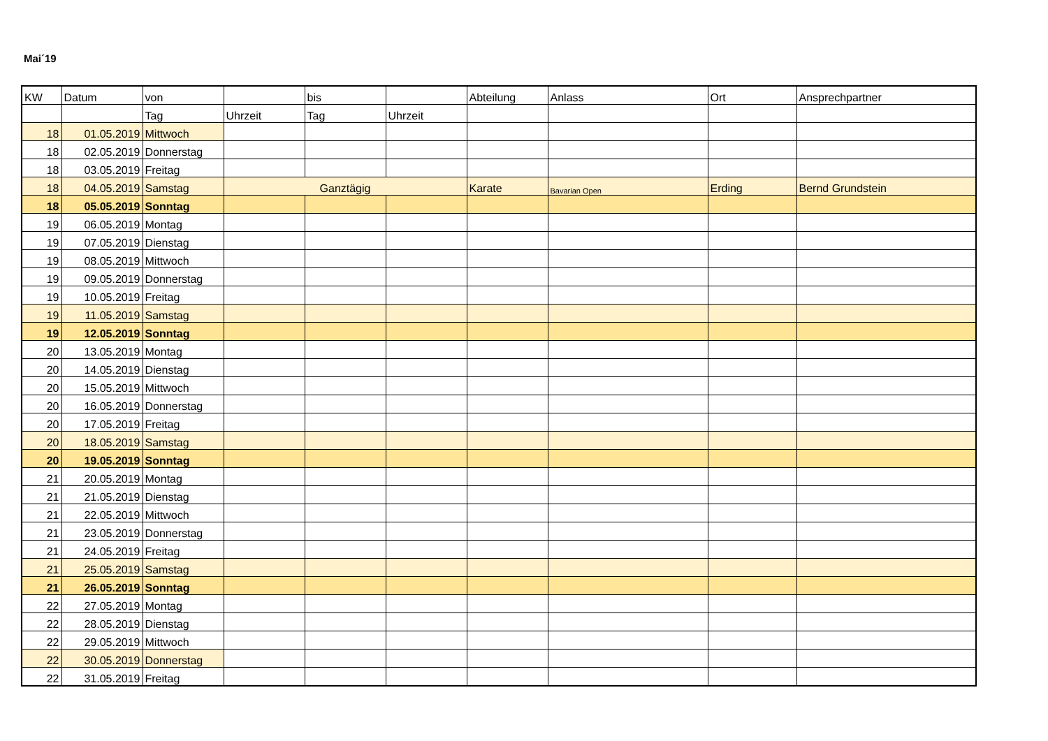Mai´19
| KW | Datum | von | | bis | | Abteilung | Anlass | Ort | Ansprechpartner |
| | | Tag | Uhrzeit | Tag | Uhrzeit | | | | |
| 18 | 01.05.2019 | Mittwoch | | | | | | | |
| 18 | 02.05.2019 | Donnerstag | | | | | | | |
| 18 | 03.05.2019 | Freitag | | | | | | | |
| 18 | 04.05.2019 | Samstag | Ganztägig | | | Karate | Bavarian Open | Erding | Bernd Grundstein |
| 18 | 05.05.2019 | Sonntag | | | | | | | |
| 19 | 06.05.2019 | Montag | | | | | | | |
| 19 | 07.05.2019 | Dienstag | | | | | | | |
| 19 | 08.05.2019 | Mittwoch | | | | | | | |
| 19 | 09.05.2019 | Donnerstag | | | | | | | |
| 19 | 10.05.2019 | Freitag | | | | | | | |
| 19 | 11.05.2019 | Samstag | | | | | | | |
| 19 | 12.05.2019 | Sonntag | | | | | | | |
| 20 | 13.05.2019 | Montag | | | | | | | |
| 20 | 14.05.2019 | Dienstag | | | | | | | |
| 20 | 15.05.2019 | Mittwoch | | | | | | | |
| 20 | 16.05.2019 | Donnerstag | | | | | | | |
| 20 | 17.05.2019 | Freitag | | | | | | | |
| 20 | 18.05.2019 | Samstag | | | | | | | |
| 20 | 19.05.2019 | Sonntag | | | | | | | |
| 21 | 20.05.2019 | Montag | | | | | | | |
| 21 | 21.05.2019 | Dienstag | | | | | | | |
| 21 | 22.05.2019 | Mittwoch | | | | | | | |
| 21 | 23.05.2019 | Donnerstag | | | | | | | |
| 21 | 24.05.2019 | Freitag | | | | | | | |
| 21 | 25.05.2019 | Samstag | | | | | | | |
| 21 | 26.05.2019 | Sonntag | | | | | | | |
| 22 | 27.05.2019 | Montag | | | | | | | |
| 22 | 28.05.2019 | Dienstag | | | | | | | |
| 22 | 29.05.2019 | Mittwoch | | | | | | | |
| 22 | 30.05.2019 | Donnerstag | | | | | | | |
| 22 | 31.05.2019 | Freitag | | | | | | | |